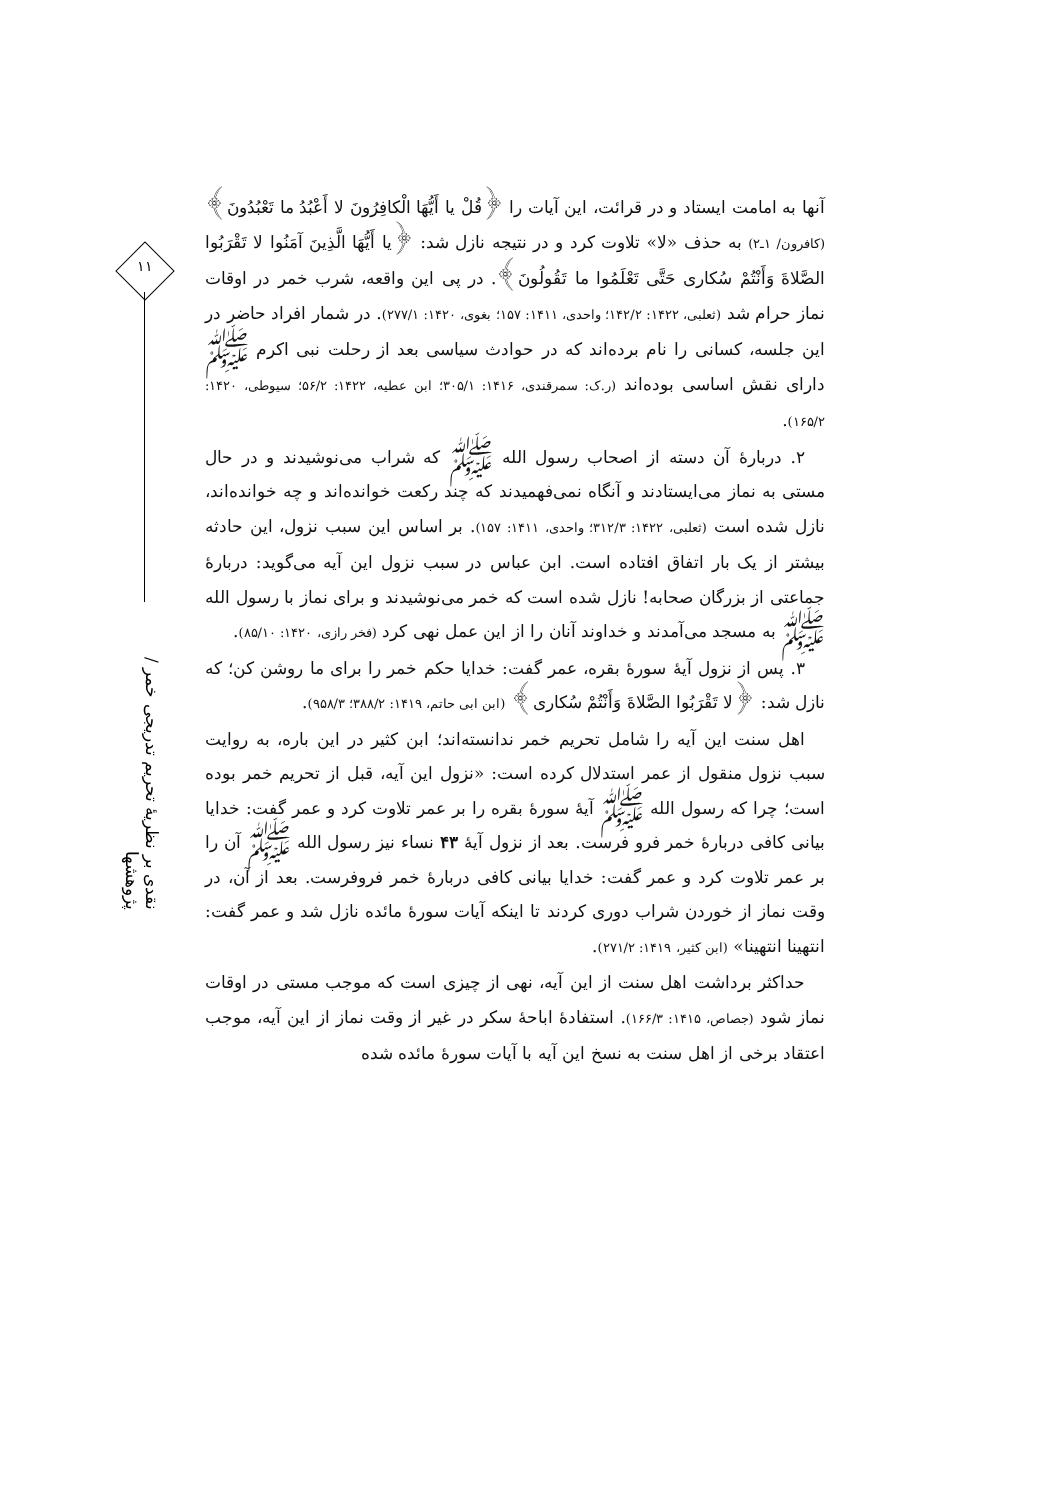۱۱
نقدی بر نظریهٔ تحریم تدریجی خمر / پژوهشها
آنها به امامت ایستاد و در قرائت، این آیات را ﴿قُلْ یا أَیُّهَا الْکافِرُونَ لا أَعْبُدُ ما تَعْبُدُونَ﴾ (کافرون/ ۱ـ۲) به حذف «لا» تلاوت کرد و در نتیجه نازل شد: ﴿یا أَیُّهَا الَّذِینَ آمَنُوا لا تَقْرَبُوا الصَّلاةَ وَأَنْتُمْ سُکاری حَتَّی تَعْلَمُوا ما تَقُولُونَ﴾. در پی این واقعه، شرب خمر در اوقات نماز حرام شد (ثعلبی، ۱۴۲۲: ۱۴۲/۲؛ واحدی، ۱۴۱۱: ۱۵۷؛ بغوی، ۱۴۲۰: ۲۷۷/۱). در شمار افراد حاضر در این جلسه، کسانی را نام برده‌اند که در حوادث سیاسی بعد از رحلت نبی اکرم ﷺ دارای نقش اساسی بوده‌اند (ر.ک: سمرقندی، ۱۴۱۶: ۳۰۵/۱؛ ابن عطیه، ۱۴۲۲: ۵۶/۲؛ سیوطی، ۱۴۲۰: ۱۶۵/۲).
۲. دربارهٔ آن دسته از اصحاب رسول الله ﷺ که شراب می‌نوشیدند و در حال مستی به نماز می‌ایستادند و آنگاه نمی‌فهمیدند که چند رکعت خوانده‌اند و چه خوانده‌اند، نازل شده است (ثعلبی، ۱۴۲۲: ۳۱۲/۳؛ واحدی، ۱۴۱۱: ۱۵۷). بر اساس این سبب نزول، این حادثه بیشتر از یک بار اتفاق افتاده است. ابن عباس در سبب نزول این آیه می‌گوید: دربارهٔ جماعتی از بزرگان صحابه! نازل شده است که خمر می‌نوشیدند و برای نماز با رسول الله ﷺ به مسجد می‌آمدند و خداوند آنان را از این عمل نهی کرد (فخر رازی، ۱۴۲۰: ۸۵/۱۰).
۳. پس از نزول آیهٔ سورهٔ بقره، عمر گفت: خدایا حکم خمر را برای ما روشن کن؛ که نازل شد: ﴿لا تَقْرَبُوا الصَّلاةَ وَأَنْتُمْ سُکاری﴾ (ابن ابی حاتم، ۱۴۱۹: ۳۸۸/۲؛ ۹۵۸/۳).
اهل سنت این آیه را شامل تحریم خمر ندانسته‌اند؛ ابن کثیر در این باره، به روایت سبب نزول منقول از عمر استدلال کرده است: «نزول این آیه، قبل از تحریم خمر بوده است؛ چرا که رسول الله ﷺ آیهٔ سورهٔ بقره را بر عمر تلاوت کرد و عمر گفت: خدایا بیانی کافی دربارهٔ خمر فرو فرست. بعد از نزول آیهٔ ۴۳ نساء نیز رسول الله ﷺ آن را بر عمر تلاوت کرد و عمر گفت: خدایا بیانی کافی دربارهٔ خمر فروفرست. بعد از آن، در وقت نماز از خوردن شراب دوری کردند تا اینکه آیات سورهٔ مائده نازل شد و عمر گفت: انتهینا انتهینا» (ابن کثیر، ۱۴۱۹: ۲۷۱/۲).
حداکثر برداشت اهل سنت از این آیه، نهی از چیزی است که موجب مستی در اوقات نماز شود (جصاص، ۱۴۱۵: ۱۶۶/۳). استفادهٔ اباحهٔ سکر در غیر از وقت نماز از این آیه، موجب اعتقاد برخی از اهل سنت به نسخ این آیه با آیات سورهٔ مائده شده